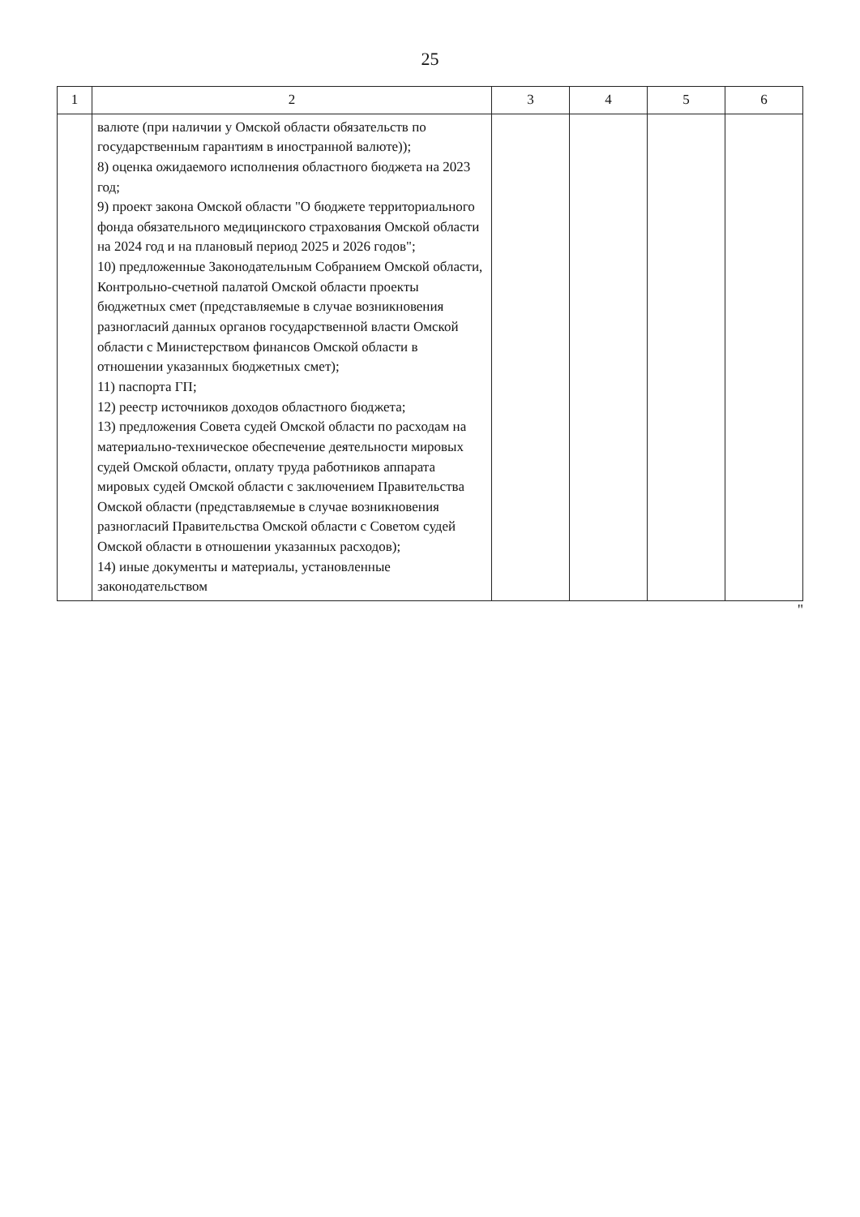25
| 1 | 2 | 3 | 4 | 5 | 6 |
| --- | --- | --- | --- | --- | --- |
| | валюте (при наличии у Омской области обязательств по государственным гарантиям в иностранной валюте)); 8) оценка ожидаемого исполнения областного бюджета на 2023 год; 9) проект закона Омской области "О бюджете территориального фонда обязательного медицинского страхования Омской области на 2024 год и на плановый период 2025 и 2026 годов"; 10) предложенные Законодательным Собранием Омской области, Контрольно-счетной палатой Омской области проекты бюджетных смет (представляемые в случае возникновения разногласий данных органов государственной власти Омской области с Министерством финансов Омской области в отношении указанных бюджетных смет); 11) паспорта ГП; 12) реестр источников доходов областного бюджета; 13) предложения Совета судей Омской области по расходам на материально-техническое обеспечение деятельности мировых судей Омской области, оплату труда работников аппарата мировых судей Омской области с заключением Правительства Омской области (представляемые в случае возникновения разногласий Правительства Омской области с Советом судей Омской области в отношении указанных расходов); 14) иные документы и материалы, установленные законодательством | | | | |
"